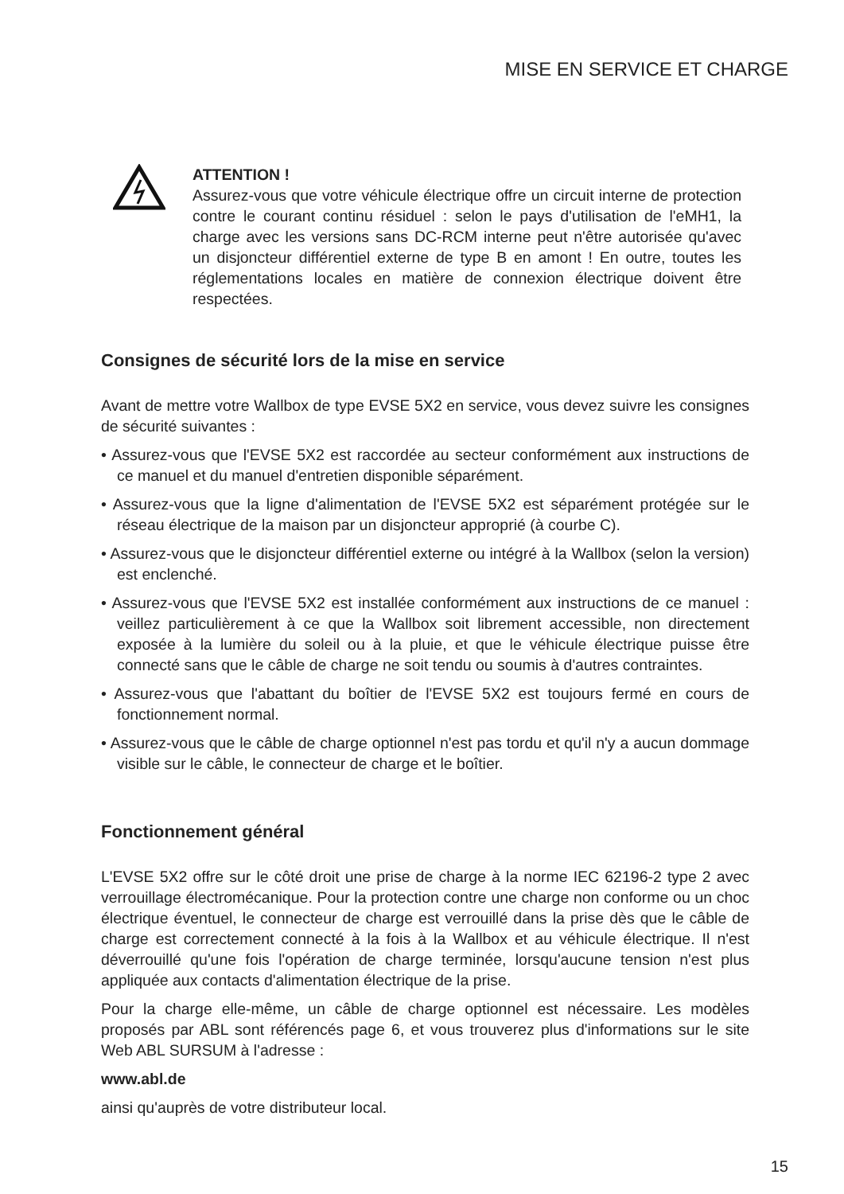MISE EN SERVICE ET CHARGE
ATTENTION !
Assurez-vous que votre véhicule électrique offre un circuit interne de protection contre le courant continu résiduel : selon le pays d'utilisation de l'eMH1, la charge avec les versions sans DC-RCM interne peut n'être autorisée qu'avec un disjoncteur différentiel externe de type B en amont ! En outre, toutes les réglementations locales en matière de connexion électrique doivent être respectées.
Consignes de sécurité lors de la mise en service
Avant de mettre votre Wallbox de type EVSE 5X2 en service, vous devez suivre les consignes de sécurité suivantes :
• Assurez-vous que l'EVSE 5X2 est raccordée au secteur conformément aux instructions de ce manuel et du manuel d'entretien disponible séparément.
• Assurez-vous que la ligne d'alimentation de l'EVSE 5X2 est séparément protégée sur le réseau électrique de la maison par un disjoncteur approprié (à courbe C).
• Assurez-vous que le disjoncteur différentiel externe ou intégré à la Wallbox (selon la version) est enclenché.
• Assurez-vous que l'EVSE 5X2 est installée conformément aux instructions de ce manuel : veillez particulièrement à ce que la Wallbox soit librement accessible, non directement exposée à la lumière du soleil ou à la pluie, et que le véhicule électrique puisse être connecté sans que le câble de charge ne soit tendu ou soumis à d'autres contraintes.
• Assurez-vous que l'abattant du boîtier de l'EVSE 5X2 est toujours fermé en cours de fonctionnement normal.
• Assurez-vous que le câble de charge optionnel n'est pas tordu et qu'il n'y a aucun dommage visible sur le câble, le connecteur de charge et le boîtier.
Fonctionnement général
L'EVSE 5X2 offre sur le côté droit une prise de charge à la norme IEC 62196-2 type 2 avec verrouillage électromécanique. Pour la protection contre une charge non conforme ou un choc électrique éventuel, le connecteur de charge est verrouillé dans la prise dès que le câble de charge est correctement connecté à la fois à la Wallbox et au véhicule électrique. Il n'est déverrouillé qu'une fois l'opération de charge terminée, lorsqu'aucune tension n'est plus appliquée aux contacts d'alimentation électrique de la prise.
Pour la charge elle-même, un câble de charge optionnel est nécessaire. Les modèles proposés par ABL sont référencés page 6, et vous trouverez plus d'informations sur le site Web ABL SURSUM à l'adresse :
www.abl.de
ainsi qu'auprès de votre distributeur local.
15